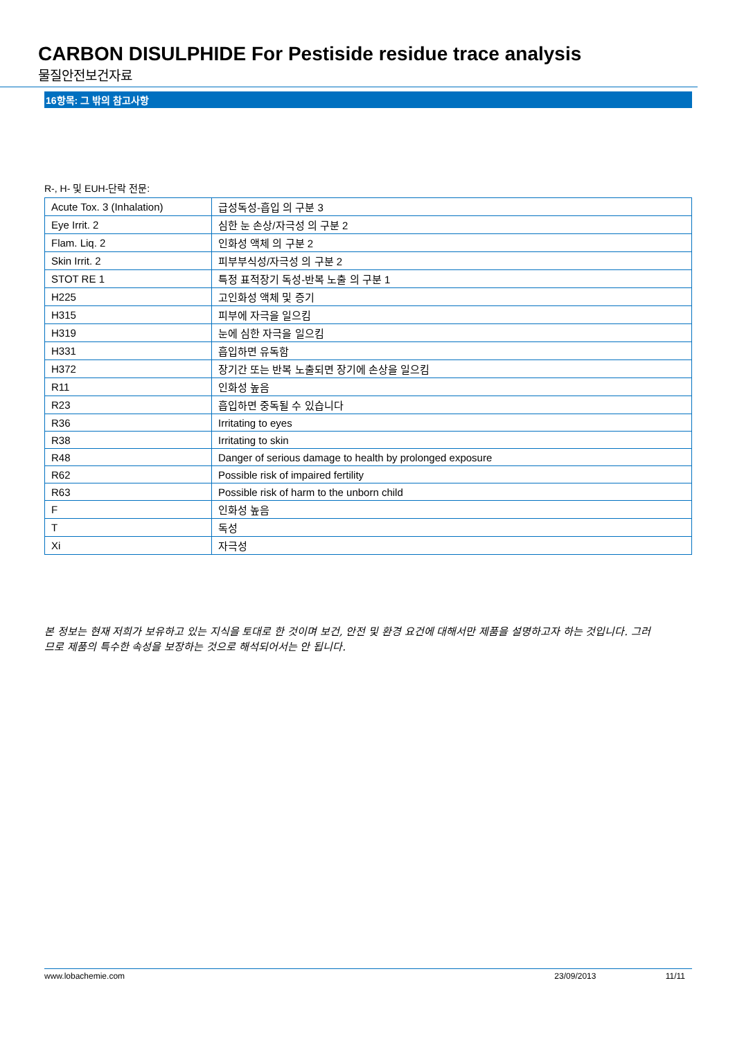CARBON DISULPHIDE For Pestiside residue trace analysis
물질안전보건자료
16항목: 그 밖의 참고사항
R-, H- 및 EUH-단락 전문:
| Acute Tox. 3 (Inhalation) | 급성독성-흡입 의 구분 3 |
| Eye Irrit. 2 | 심한 눈 손상/자극성 의 구분 2 |
| Flam. Liq. 2 | 인화성 액체 의 구분 2 |
| Skin Irrit. 2 | 피부부식성/자극성 의 구분 2 |
| STOT RE 1 | 특정 표적장기 독성-반복 노출 의 구분 1 |
| H225 | 고인화성 액체 및 증기 |
| H315 | 피부에 자극을 일으킴 |
| H319 | 눈에 심한 자극을 일으킴 |
| H331 | 흡입하면 유독함 |
| H372 | 장기간 또는 반복 노출되면 장기에 손상을 일으킴 |
| R11 | 인화성 높음 |
| R23 | 흡입하면 중독될 수 있습니다 |
| R36 | Irritating to eyes |
| R38 | Irritating to skin |
| R48 | Danger of serious damage to health by prolonged exposure |
| R62 | Possible risk of impaired fertility |
| R63 | Possible risk of harm to the unborn child |
| F | 인화성 높음 |
| T | 독성 |
| Xi | 자극성 |
본 정보는 현재 저희가 보유하고 있는 지식을 토대로 한 것이며 보건, 안전 및 환경 요건에 대해서만 제품을 설명하고자 하는 것입니다. 그러므로 제품의 특수한 속성을 보장하는 것으로 해석되어서는 안 됩니다.
www.lobachemie.com 23/09/2013 11/11